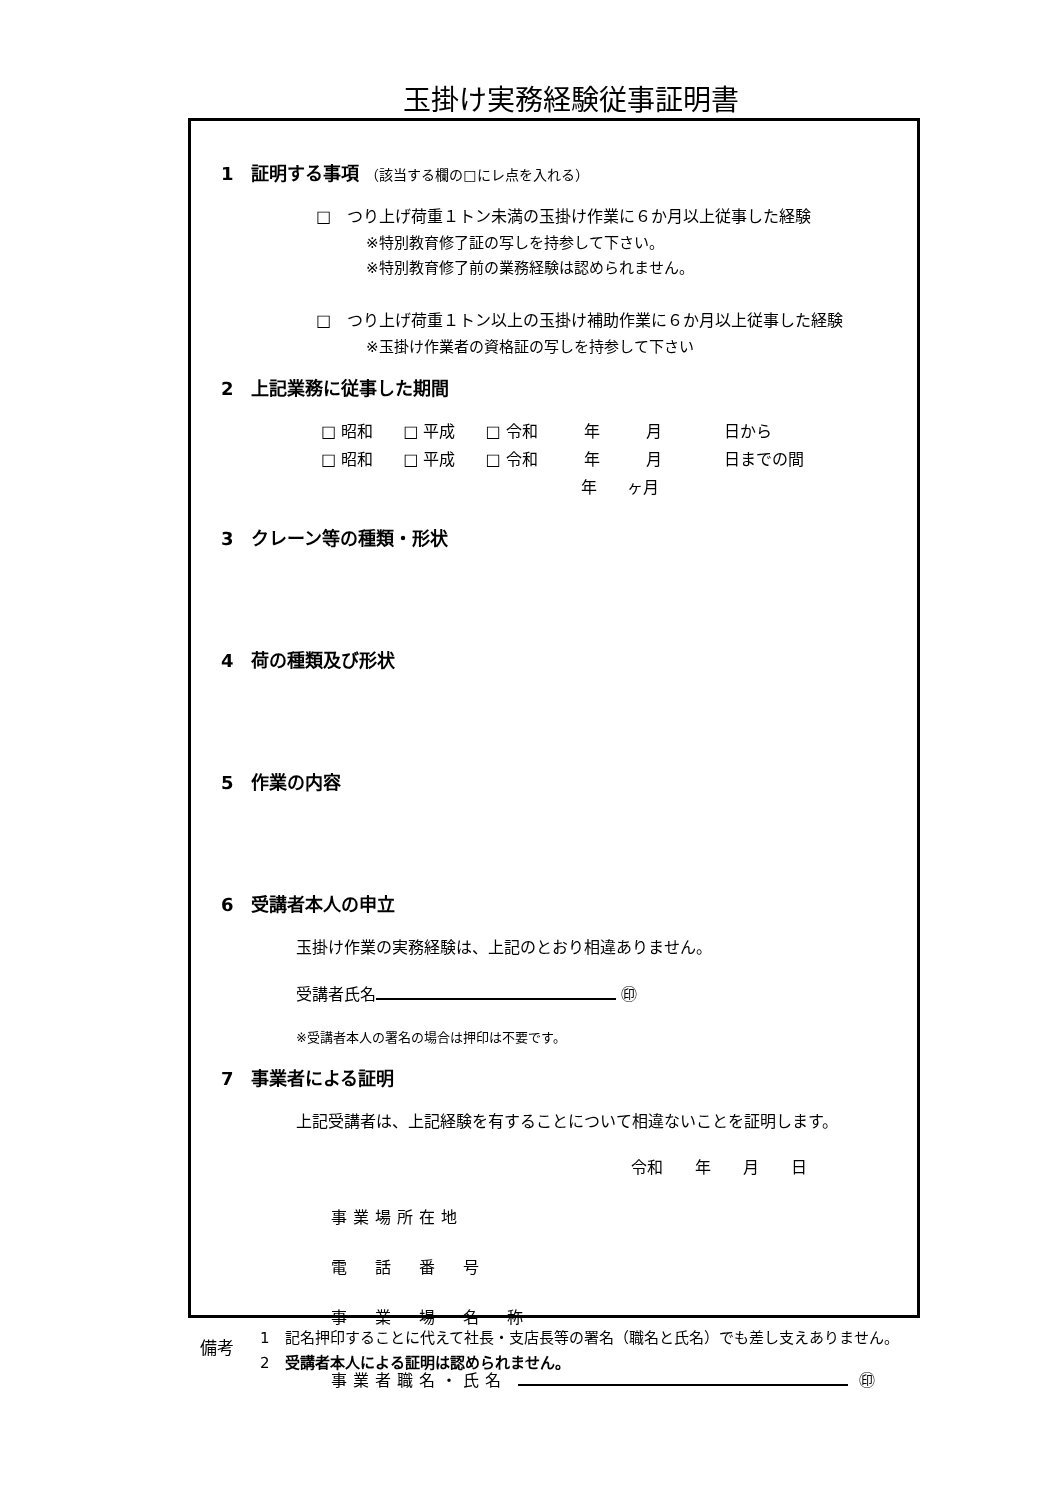玉掛け実務経験従事証明書
1 証明する事項 （該当する欄の□にレ点を入れる）
□　つり上げ荷重１トン未満の玉掛け作業に６か月以上従事した経験
※特別教育修了証の写しを持参して下さい。
※特別教育修了前の業務経験は認められません。
□　つり上げ荷重１トン以上の玉掛け補助作業に６か月以上従事した経験
※玉掛け作業者の資格証の写しを持参して下さい
2 上記業務に従事した期間
□ 昭和 □ 平成 □ 令和　年　月　　日から
□ 昭和 □ 平成 □ 令和　年　月　　日までの間
年 ヶ月
3 クレーン等の種類・形状
4 荷の種類及び形状
5 作業の内容
6 受講者本人の申立
玉掛け作業の実務経験は、上記のとおり相違ありません。
受講者氏名 ㊞
※受講者本人の署名の場合は押印は不要です。
7 事業者による証明
上記受講者は、上記経験を有することについて相違ないことを証明します。
令和　　年　　月　　日
事業場所在地
電　話　番　号
事　業　場　名　称
事業者職名・氏名 ㊞
備考
1　記名押印することに代えて社長・支店長等の署名（職名と氏名）でも差し支えありません。
2　受講者本人による証明は認められません。